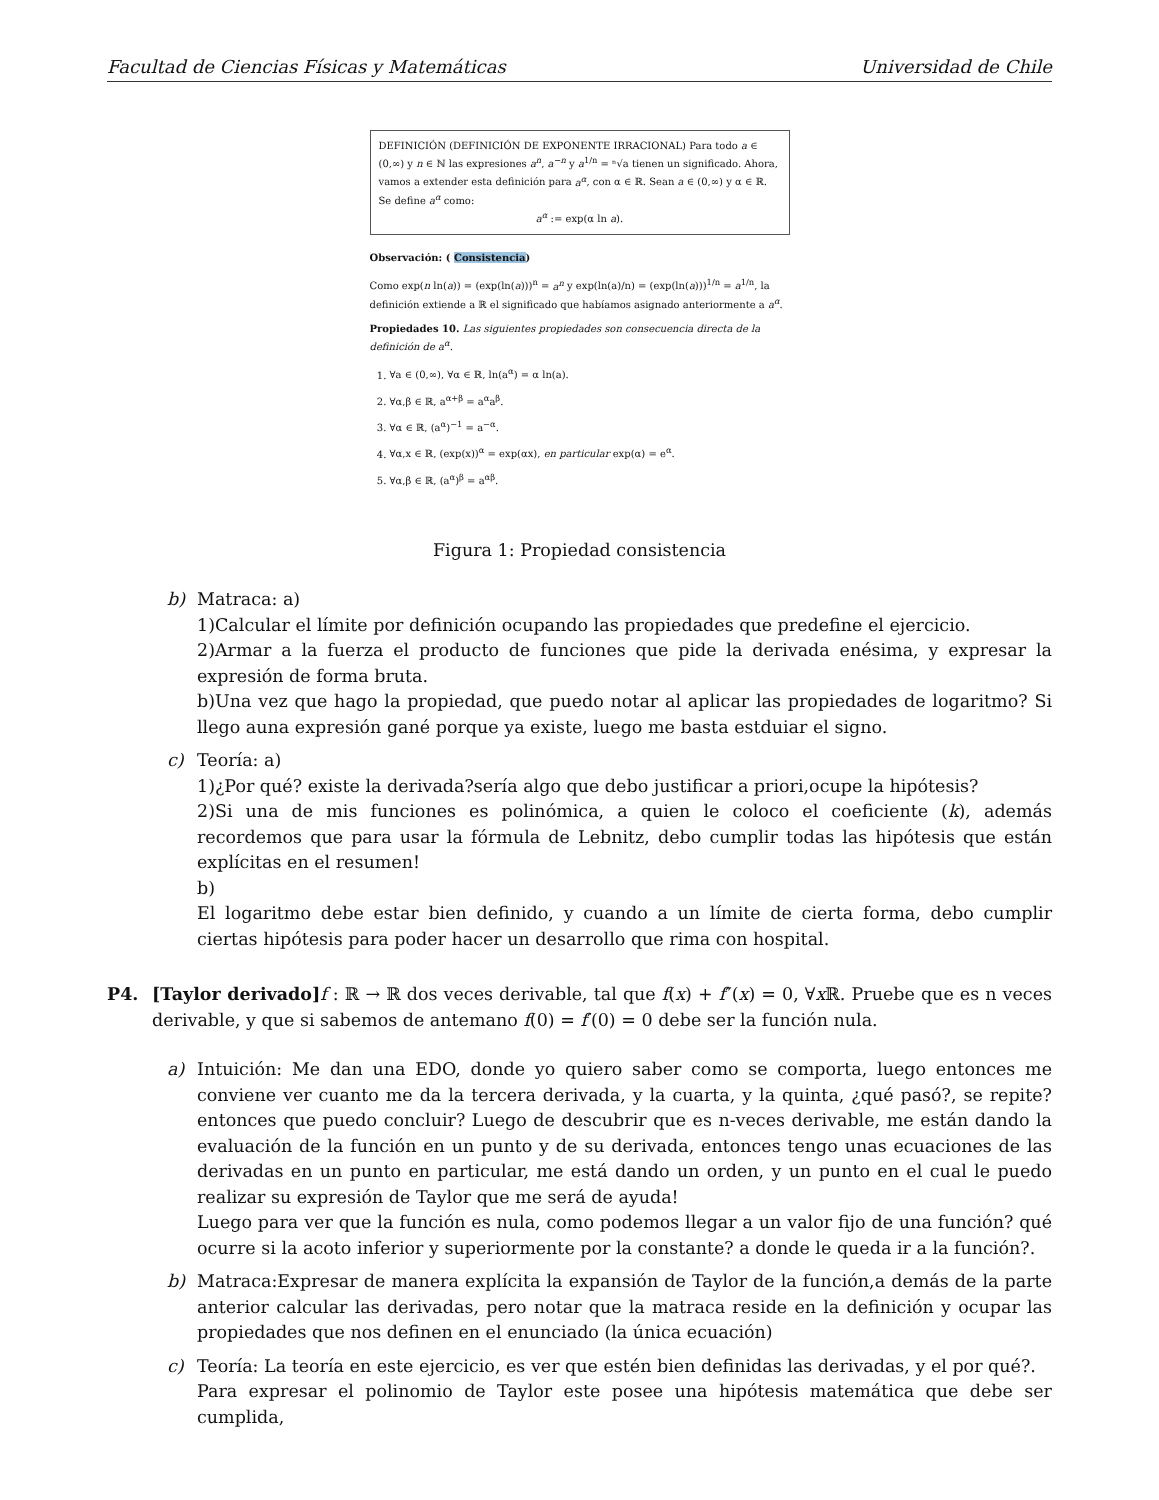Facultad de Ciencias Físicas y Matemáticas Universidad de Chile
DEFINICIÓN (DEFINICIÓN DE EXPONENTE IRRACIONAL) Para todo a ∈ (0,∞) y n ∈ ℕ las expresiones a<sup>n</sup>, a<sup>−n</sup> y a<sup>1/n</sup> = ⁿ√a tienen un significado. Ahora, vamos a extender esta definición para a<sup>α</sup>, con α ∈ ℝ. Sean a ∈ (0,∞) y α ∈ ℝ. Se define a<sup>α</sup> como:
a<sup>α</sup> := exp(α ln a).
Observación: ( Consistencia)
Como exp(n ln(a)) = (exp(ln(a)))<sup>n</sup> = a<sup>n</sup> y exp(ln(a)/n) = (exp(ln(a)))<sup>1/n</sup> = a<sup>1/n</sup>, la definición extiende a ℝ el significado que habíamos asignado anteriormente a a<sup>α</sup>.
Propiedades 10. Las siguientes propiedades son consecuencia directa de la definición de a<sup>α</sup>.
1. ∀a ∈ (0,∞), ∀α ∈ ℝ, ln(a<sup>α</sup>) = α ln(a).
2. ∀α,β ∈ ℝ, a<sup>α+β</sup> = a<sup>α</sup>a<sup>β</sup>.
3. ∀α ∈ ℝ, (a<sup>α</sup>)<sup>−1</sup> = a<sup>−α</sup>.
4. ∀α,x ∈ ℝ, (exp(x))<sup>α</sup> = exp(αx), en particular exp(α) = e<sup>α</sup>.
5. ∀α,β ∈ ℝ, (a<sup>α</sup>)<sup>β</sup> = a<sup>αβ</sup>.
Figura 1: Propiedad consistencia
b) Matraca: a)
1)Calcular el límite por definición ocupando las propiedades que predefine el ejercicio.
2)Armar a la fuerza el producto de funciones que pide la derivada enésima, y expresar la expresión de forma bruta.
b)Una vez que hago la propiedad, que puedo notar al aplicar las propiedades de logaritmo? Si llego auna expresión gané porque ya existe, luego me basta estduiar el signo.
c) Teoría: a)
1)¿Por qué? existe la derivada?sería algo que debo justificar a priori,ocupe la hipótesis?
2)Si una de mis funciones es polinómica, a quien le coloco el coeficiente (k), además recordemos que para usar la fórmula de Lebnitz, debo cumplir todas las hipótesis que están explícitas en el resumen!
b)
El logaritmo debe estar bien definido, y cuando a un límite de cierta forma, debo cumplir ciertas hipótesis para poder hacer un desarrollo que rima con hospital.
P4. [Taylor derivado] f : ℝ → ℝ dos veces derivable, tal que f(x) + f″(x) = 0, ∀x ℝ. Pruebe que es n veces derivable, y que si sabemos de antemano f(0) = f′(0) = 0 debe ser la función nula.
a) Intuición: Me dan una EDO, donde yo quiero saber como se comporta, luego entonces me conviene ver cuanto me da la tercera derivada, y la cuarta, y la quinta, ¿qué pasó?, se repite? entonces que puedo concluir? Luego de descubrir que es n-veces derivable, me están dando la evaluación de la función en un punto y de su derivada, entonces tengo unas ecuaciones de las derivadas en un punto en particular, me está dando un orden, y un punto en el cual le puedo realizar su expresión de Taylor que me será de ayuda!
Luego para ver que la función es nula, como podemos llegar a un valor fijo de una función? qué ocurre si la acoto inferior y superiormente por la constante? a donde le queda ir a la función?.
b) Matraca:Expresar de manera explícita la expansión de Taylor de la función,a demás de la parte anterior calcular las derivadas, pero notar que la matraca reside en la definición y ocupar las propiedades que nos definen en el enunciado (la única ecuación)
c) Teoría: La teoría en este ejercicio, es ver que estén bien definidas las derivadas, y el por qué?.
Para expresar el polinomio de Taylor este posee una hipótesis matemática que debe ser cumplida,